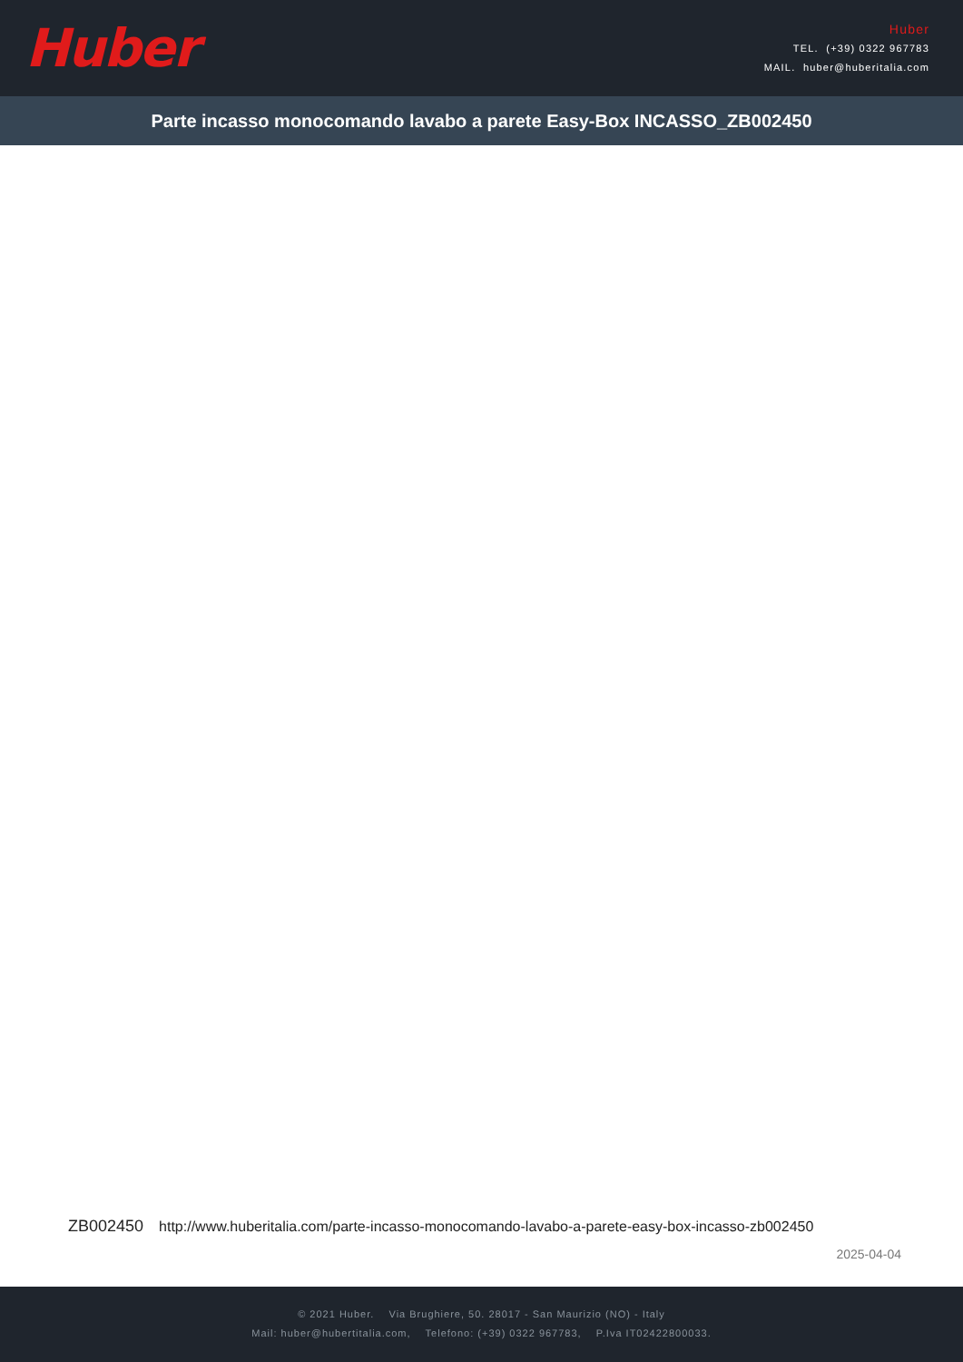Huber
Huber
TEL. (+39) 0322 967783
MAIL. huber@huberitalia.com
Parte incasso monocomando lavabo a parete Easy-Box INCASSO_ZB002450
ZB002450 http://www.huberitalia.com/parte-incasso-monocomando-lavabo-a-parete-easy-box-incasso-zb002450
2025-04-04
© 2021 Huber. Via Brughiere, 50. 28017 - San Maurizio (NO) - Italy
Mail: huber@hubertitalia.com, Telefono: (+39) 0322 967783, P.Iva IT02422800033.